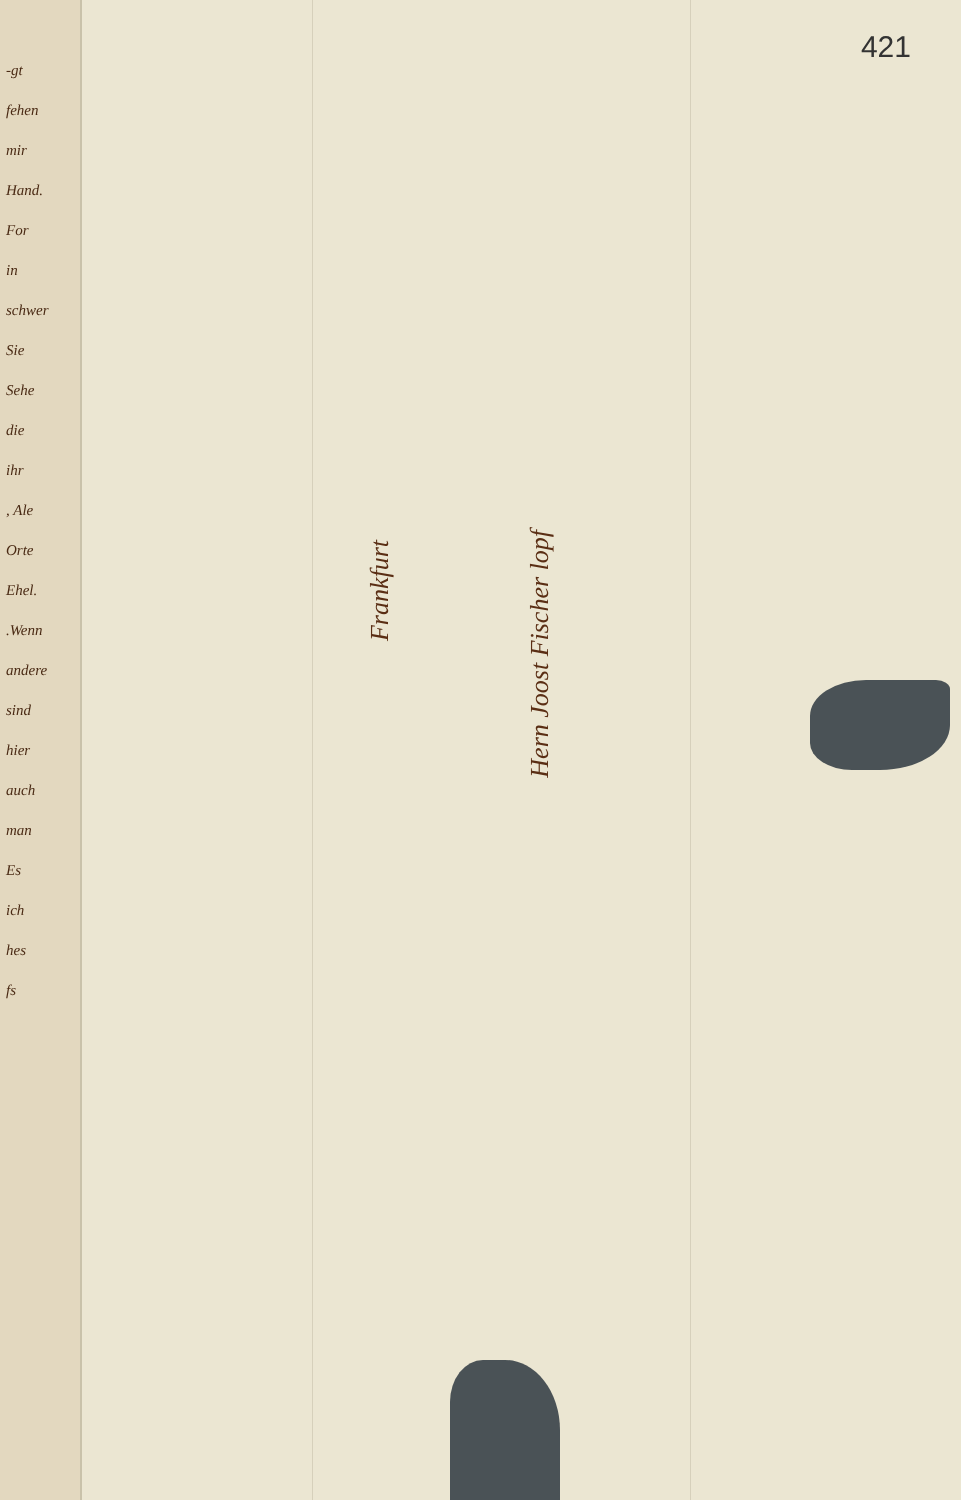421
-gt
fehen
mir
Hand.
For
in
schwer
Sie
Sehe
die
ihr
, Ale
Orte
Ehel.
.Wenn
andere
sind
hier
auch
man
Es
ich
hes
fs
Frankfurt
Hern Joost Fischer lopf